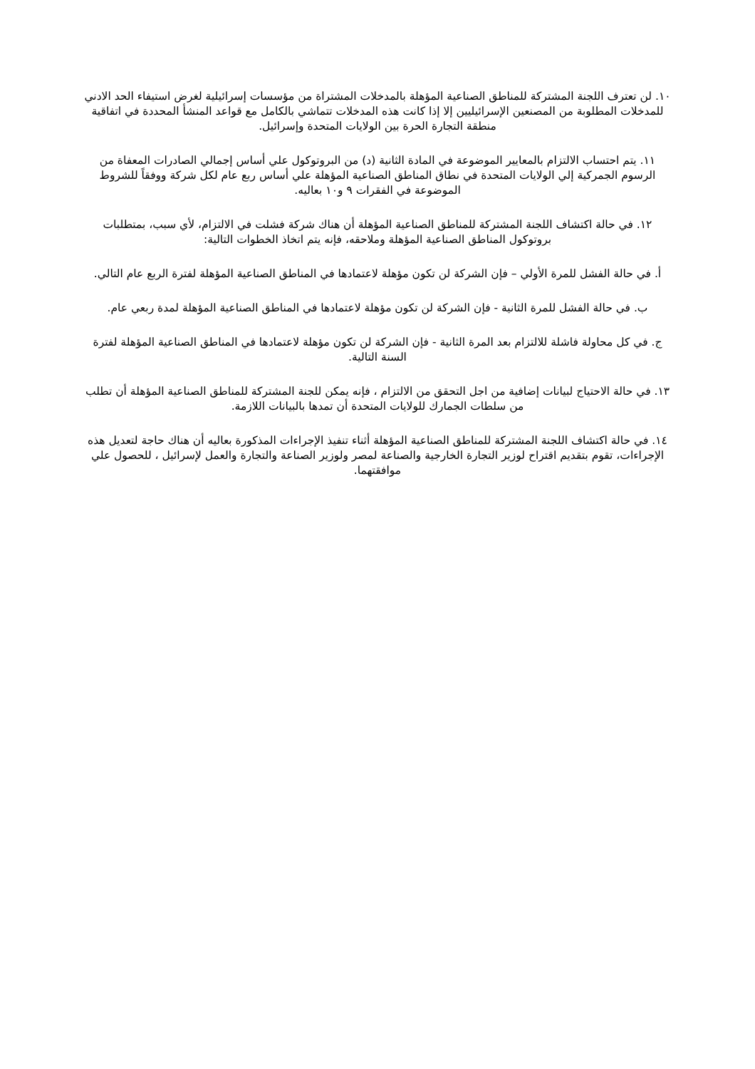١٠. لن تعترف اللجنة المشتركة للمناطق الصناعية المؤهلة بالمدخلات المشتراة من مؤسسات إسرائيلية لغرض استيفاء الحد الادني للمدخلات المطلوبة من المصنعين الإسرائيليين إلا إذا كانت هذه المدخلات تتماشي بالكامل مع قواعد المنشأ المحددة في اتفاقية منطقة التجارة الحرة بين الولايات المتحدة وإسرائيل.
١١. يتم احتساب الالتزام بالمعايير الموضوعة في المادة الثانية (د) من البروتوكول علي أساس إجمالي الصادرات المعفاة من الرسوم الجمركية إلي الولايات المتحدة في نطاق المناطق الصناعية المؤهلة علي أساس ربع عام لكل شركة ووفقاً للشروط الموضوعة في الفقرات ٩ و١٠ بعاليه.
١٢. في حالة اكتشاف اللجنة المشتركة للمناطق الصناعية المؤهلة أن هناك شركة فشلت في الالتزام، لأي سبب، بمتطلبات بروتوكول المناطق الصناعية المؤهلة وملاحقه، فإنه يتم اتخاذ الخطوات التالية:
أ. في حالة الفشل للمرة الأولي – فإن الشركة لن تكون مؤهلة لاعتمادها في المناطق الصناعية المؤهلة لفترة الربع عام التالي.
ب. في حالة الفشل للمرة الثانية - فإن الشركة لن تكون مؤهلة لاعتمادها في المناطق الصناعية المؤهلة لمدة ربعي عام.
ج. في كل محاولة فاشلة للالتزام بعد المرة الثانية - فإن الشركة لن تكون مؤهلة لاعتمادها في المناطق الصناعية المؤهلة لفترة السنة التالية.
١٣. في حالة الاحتياج لبيانات إضافية من اجل التحقق من الالتزام ، فإنه يمكن للجنة المشتركة للمناطق الصناعية المؤهلة أن تطلب من سلطات الجمارك للولايات المتحدة أن تمدها بالبيانات اللازمة.
١٤. في حالة اكتشاف اللجنة المشتركة للمناطق الصناعية المؤهلة أثناء تنفيذ الإجراءات المذكورة بعاليه أن هناك حاجة لتعديل هذه الإجراءات، تقوم بتقديم اقتراح لوزير التجارة الخارجية والصناعة لمصر ولوزير الصناعة والتجارة والعمل لإسرائيل ، للحصول علي موافقتهما.